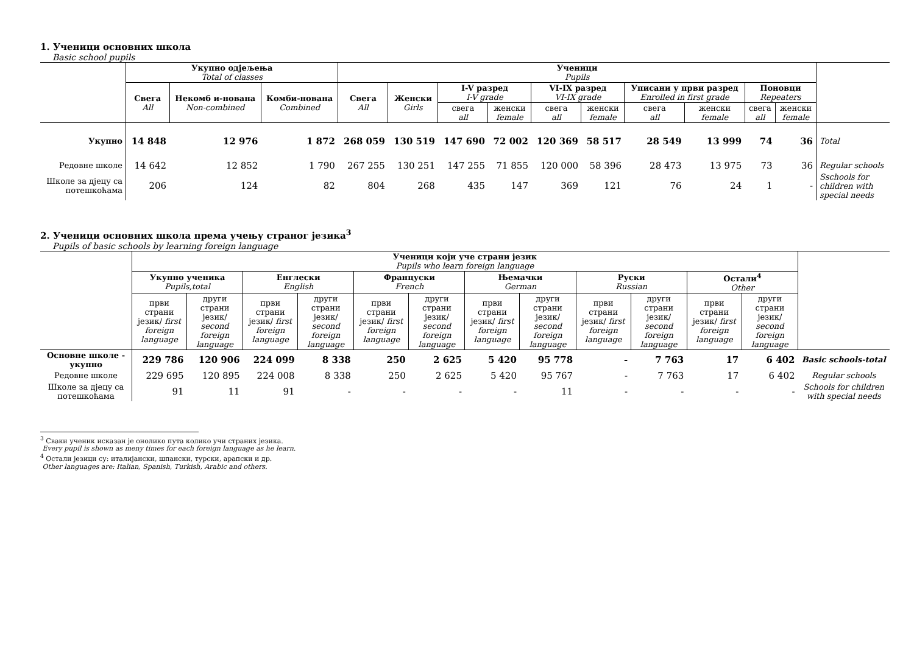1. Ученици основних школа
Basic school pupils
| | Укупно одјељења Total of classes | | | Ученици Pupils | | | | | | | | | | |
| --- | --- | --- | --- | --- | --- | --- | --- | --- | --- | --- | --- | --- | --- | --- |
| | Свега All | Некомб и-нована Non-combined | Комби-нована Combined | Свега All | Женски Girls | I-V разред I-V grade | | VI-IX разред VI-IX grade | | Уписани у први разред Enrolled in first grade | | Поновци Repeaters | | |
| | | | | | | свега all | женски female | свега all | женски female | свега all | женски female | свега all | женски female | |
| Укупно | 14 848 | 12 976 | 1 872 | 268 059 | 130 519 | 147 690 | 72 002 | 120 369 | 58 517 | 28 549 | 13 999 | 74 | 36 | Total |
| Редовне школе | 14 642 | 12 852 | 1 790 | 267 255 | 130 251 | 147 255 | 71 855 | 120 000 | 58 396 | 28 473 | 13 975 | 73 | 36 | Regular schools |
| Школе за дјецу са потешкоћама | 206 | 124 | 82 | 804 | 268 | 435 | 147 | 369 | 121 | 76 | 24 | 1 | - | Sschools for children with special needs |
2. Ученици основних школа према учењу страног језика<sup>3</sup>
Pupils of basic schools by learning foreign language
| | Ученици који уче страни језик Pupils who learn foreign language | | | | | | | | | | | | |
| --- | --- | --- | --- | --- | --- | --- | --- | --- | --- | --- | --- | --- | --- |
| | Укупно ученика Pupils,total | | Енглески English | | Француски French | | Њемачки German | | Руски Russian | | Остали<sup>4</sup> Other | | |
| | први страни језик/ first foreign language | други страни језик/ second foreign language | први страни језик/ first foreign language | други страни језик/ second foreign language | први страни језик/ first foreign language | други страни језик/ second foreign language | први страни језик/ first foreign language | други страни језик/ second foreign language | први страни језик/ first foreign language | други страни језик/ second foreign language | први страни језик/ first foreign language | други страни језик/ second foreign language | |
| Основне школе - укупно | 229 786 | 120 906 | 224 099 | 8 338 | 250 | 2 625 | 5 420 | 95 778 | - | 7 763 | 17 | 6 402 | Basic schools-total |
| Редовне школе | 229 695 | 120 895 | 224 008 | 8 338 | 250 | 2 625 | 5 420 | 95 767 | - | 7 763 | 17 | 6 402 | Regular schools |
| Школе за дјецу са потешкоћама | 91 | 11 | 91 | - | - | - | - | 11 | - | - | - | - | Schools for children with special needs |
<sup>3</sup> Сваки ученик исказан је онолико пута колико учи страних језика.
Every pupil is shown as meny times for each foreign language as he learn.
<sup>4</sup> Остали језици су: италијански, шпански, турски, арапски и др.
Other languages are: Italian, Spanish, Turkish, Arabic and others.